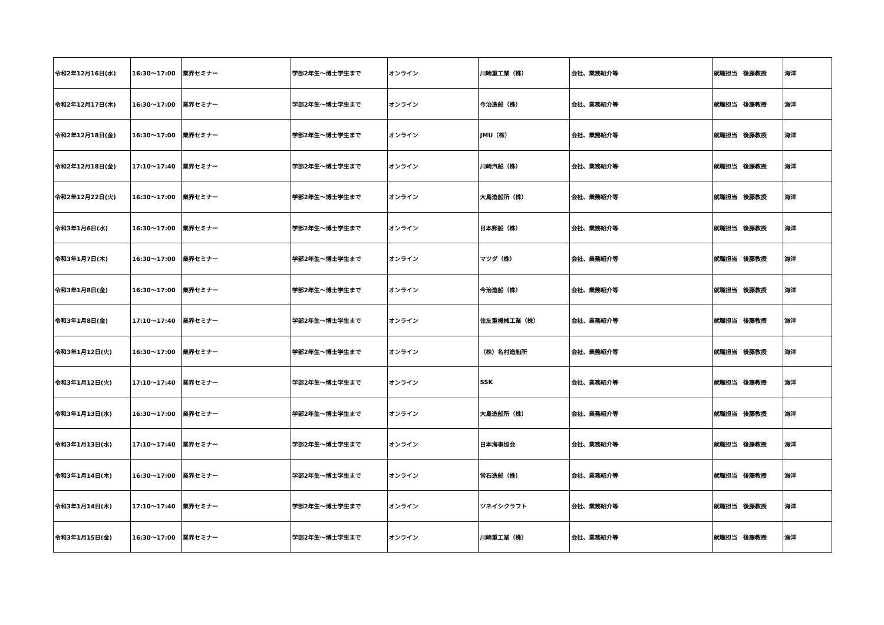| 令和2年12月16日(水) | 16:30～17:00 | 業界セミナー | 学部2年生～博士学生まで | オンライン | 川崎重工業（株） | 会社、業務紹介等 | 就職担当 後藤教授 | 海洋 |
| 令和2年12月17日(木) | 16:30～17:00 | 業界セミナー | 学部2年生～博士学生まで | オンライン | 今治造船（株） | 会社、業務紹介等 | 就職担当 後藤教授 | 海洋 |
| 令和2年12月18日(金) | 16:30～17:00 | 業界セミナー | 学部2年生～博士学生まで | オンライン | JMU（株） | 会社、業務紹介等 | 就職担当 後藤教授 | 海洋 |
| 令和2年12月18日(金) | 17:10～17:40 | 業界セミナー | 学部2年生～博士学生まで | オンライン | 川崎汽船（株） | 会社、業務紹介等 | 就職担当 後藤教授 | 海洋 |
| 令和2年12月22日(火) | 16:30～17:00 | 業界セミナー | 学部2年生～博士学生まで | オンライン | 大島造船所（株） | 会社、業務紹介等 | 就職担当 後藤教授 | 海洋 |
| 令和3年1月6日(水) | 16:30～17:00 | 業界セミナー | 学部2年生～博士学生まで | オンライン | 日本郵船（株） | 会社、業務紹介等 | 就職担当 後藤教授 | 海洋 |
| 令和3年1月7日(木) | 16:30～17:00 | 業界セミナー | 学部2年生～博士学生まで | オンライン | マツダ（株） | 会社、業務紹介等 | 就職担当 後藤教授 | 海洋 |
| 令和3年1月8日(金) | 16:30～17:00 | 業界セミナー | 学部2年生～博士学生まで | オンライン | 今治造船（株） | 会社、業務紹介等 | 就職担当 後藤教授 | 海洋 |
| 令和3年1月8日(金) | 17:10～17:40 | 業界セミナー | 学部2年生～博士学生まで | オンライン | 住友重機械工業（株） | 会社、業務紹介等 | 就職担当 後藤教授 | 海洋 |
| 令和3年1月12日(火) | 16:30～17:00 | 業界セミナー | 学部2年生～博士学生まで | オンライン | （株）名村造船所 | 会社、業務紹介等 | 就職担当 後藤教授 | 海洋 |
| 令和3年1月12日(火) | 17:10～17:40 | 業界セミナー | 学部2年生～博士学生まで | オンライン | SSK | 会社、業務紹介等 | 就職担当 後藤教授 | 海洋 |
| 令和3年1月13日(水) | 16:30～17:00 | 業界セミナー | 学部2年生～博士学生まで | オンライン | 大島造船所（株） | 会社、業務紹介等 | 就職担当 後藤教授 | 海洋 |
| 令和3年1月13日(水) | 17:10～17:40 | 業界セミナー | 学部2年生～博士学生まで | オンライン | 日本海事協会 | 会社、業務紹介等 | 就職担当 後藤教授 | 海洋 |
| 令和3年1月14日(木) | 16:30～17:00 | 業界セミナー | 学部2年生～博士学生まで | オンライン | 常石造船（株） | 会社、業務紹介等 | 就職担当 後藤教授 | 海洋 |
| 令和3年1月14日(木) | 17:10～17:40 | 業界セミナー | 学部2年生～博士学生まで | オンライン | ツネイシクラフト | 会社、業務紹介等 | 就職担当 後藤教授 | 海洋 |
| 令和3年1月15日(金) | 16:30～17:00 | 業界セミナー | 学部2年生～博士学生まで | オンライン | 川崎重工業（株） | 会社、業務紹介等 | 就職担当 後藤教授 | 海洋 |